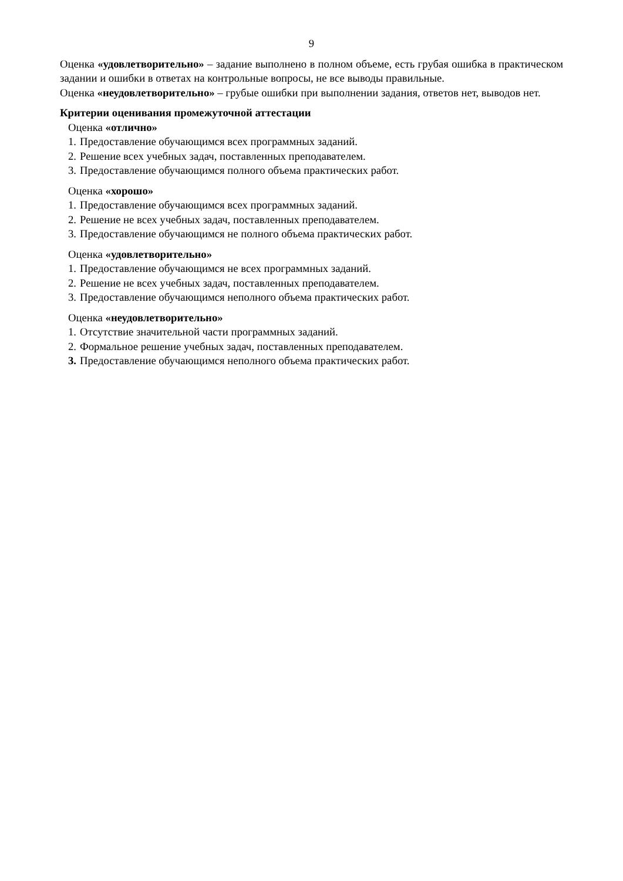9
Оценка «удовлетворительно» – задание выполнено в полном объеме, есть грубая ошибка в практическом задании и ошибки в ответах на контрольные вопросы, не все выводы правильные.
Оценка «неудовлетворительно» – грубые ошибки при выполнении задания, ответов нет, выводов нет.
Критерии оценивания промежуточной аттестации
Оценка «отлично»
1. Предоставление обучающимся всех программных заданий.
2. Решение всех учебных задач, поставленных преподавателем.
3. Предоставление обучающимся полного объема практических работ.
Оценка «хорошо»
1. Предоставление обучающимся всех программных заданий.
2. Решение не всех учебных задач, поставленных преподавателем.
3. Предоставление обучающимся не полного объема практических работ.
Оценка «удовлетворительно»
1. Предоставление обучающимся не всех программных заданий.
2. Решение не всех учебных задач, поставленных преподавателем.
3. Предоставление обучающимся неполного объема практических работ.
Оценка «неудовлетворительно»
1. Отсутствие значительной части программных заданий.
2. Формальное решение учебных задач, поставленных преподавателем.
3. Предоставление обучающимся неполного объема практических работ.